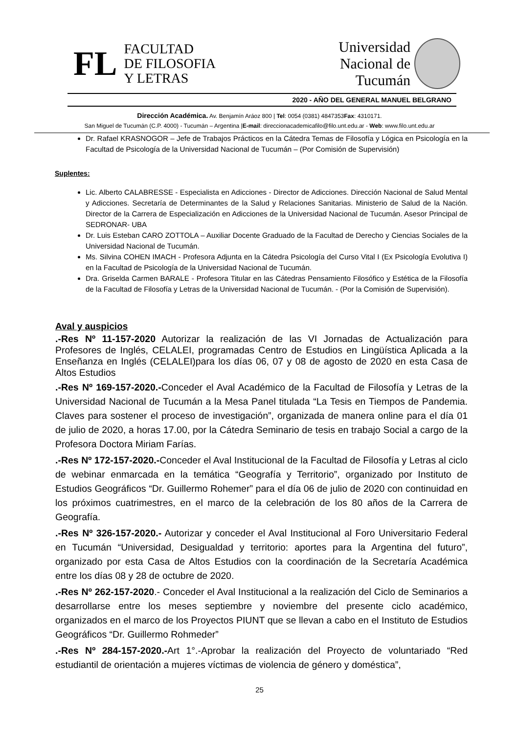FL FACULTAD
DE FILOSOFIA
Y LETRAS
Universidad
Nacional de
Tucumán
2020 - AÑO DEL GENERAL MANUEL BELGRANO
Dirección Académica. Av. Benjamín Aráoz 800 | Tel: 0054 (0381) 4847353Fax: 4310171.
San Miguel de Tucumán (C.P. 4000) - Tucumán – Argentina |E-mail: direccionacademicafilo@filo.unt.edu.ar - Web: www.filo.unt.edu.ar
Dr. Rafael KRASNOGOR – Jefe de Trabajos Prácticos en la Cátedra Temas de Filosofía y Lógica en Psicología en la Facultad de Psicología de la Universidad Nacional de Tucumán – (Por Comisión de Supervisión)
Suplentes:
Lic. Alberto CALABRESSE - Especialista en Adicciones - Director de Adicciones. Dirección Nacional de Salud Mental y Adicciones. Secretaría de Determinantes de la Salud y Relaciones Sanitarias. Ministerio de Salud de la Nación. Director de la Carrera de Especialización en Adicciones de la Universidad Nacional de Tucumán. Asesor Principal de SEDRONAR- UBA
Dr. Luis Esteban CARO ZOTTOLA – Auxiliar Docente Graduado de la Facultad de Derecho y Ciencias Sociales de la Universidad Nacional de Tucumán.
Ms. Silvina COHEN IMACH - Profesora Adjunta en la Cátedra Psicología del Curso Vital I (Ex Psicología Evolutiva I) en la Facultad de Psicología de la Universidad Nacional de Tucumán.
Dra. Griselda Carmen BARALE - Profesora Titular en las Cátedras Pensamiento Filosófico y Estética de la Filosofía de la Facultad de Filosofía y Letras de la Universidad Nacional de Tucumán. - (Por la Comisión de Supervisión).
Aval y auspicios
.-Res Nº 11-157-2020 Autorizar la realización de las VI Jornadas de Actualización para Profesores de Inglés, CELALEI, programadas Centro de Estudios en Lingüística Aplicada a la Enseñanza en Inglés (CELALEI)para los días 06, 07 y 08 de agosto de 2020 en esta Casa de Altos Estudios
.-Res Nº 169-157-2020.-Conceder el Aval Académico de la Facultad de Filosofía y Letras de la Universidad Nacional de Tucumán a la Mesa Panel titulada “La Tesis en Tiempos de Pandemia. Claves para sostener el proceso de investigación”, organizada de manera online para el día 01 de julio de 2020, a horas 17.00, por la Cátedra Seminario de tesis en trabajo Social a cargo de la Profesora Doctora Miriam Farías.
.-Res Nº 172-157-2020.-Conceder el Aval Institucional de la Facultad de Filosofía y Letras al ciclo de webinar enmarcada en la temática “Geografía y Territorio”, organizado por Instituto de Estudios Geográficos “Dr. Guillermo Rohemer” para el día 06 de julio de 2020 con continuidad en los próximos cuatrimestres, en el marco de la celebración de los 80 años de la Carrera de Geografía.
.-Res Nº 326-157-2020.- Autorizar y conceder el Aval Institucional al Foro Universitario Federal en Tucumán “Universidad, Desigualdad y territorio: aportes para la Argentina del futuro”, organizado por esta Casa de Altos Estudios con la coordinación de la Secretaría Académica entre los días 08 y 28 de octubre de 2020.
.-Res Nº 262-157-2020.- Conceder el Aval Institucional a la realización del Ciclo de Seminarios a desarrollarse entre los meses septiembre y noviembre del presente ciclo académico, organizados en el marco de los Proyectos PIUNT que se llevan a cabo en el Instituto de Estudios Geográficos “Dr. Guillermo Rohmeder”
.-Res Nº 284-157-2020.-Art 1°.-Aprobar la realización del Proyecto de voluntariado “Red estudiantil de orientación a mujeres víctimas de violencia de género y doméstica”,
25